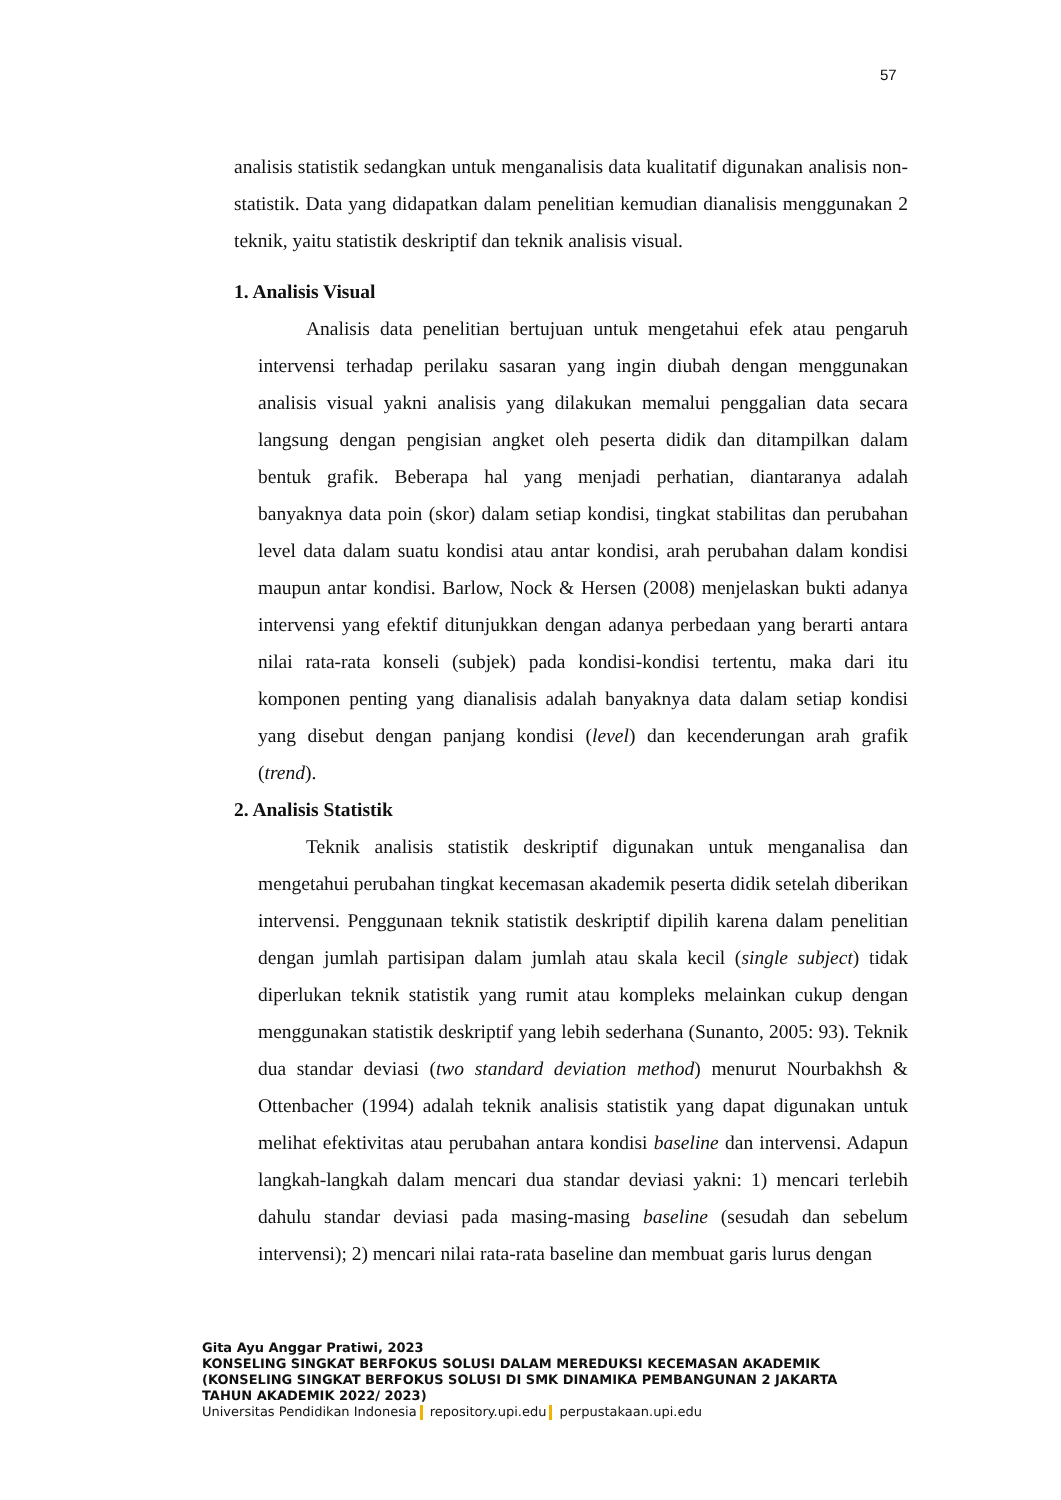57
analisis statistik sedangkan untuk menganalisis data kualitatif digunakan analisis non-statistik. Data yang didapatkan dalam penelitian kemudian dianalisis menggunakan 2 teknik, yaitu statistik deskriptif dan teknik analisis visual.
1. Analisis Visual
Analisis data penelitian bertujuan untuk mengetahui efek atau pengaruh intervensi terhadap perilaku sasaran yang ingin diubah dengan menggunakan analisis visual yakni analisis yang dilakukan memalui penggalian data secara langsung dengan pengisian angket oleh peserta didik dan ditampilkan dalam bentuk grafik. Beberapa hal yang menjadi perhatian, diantaranya adalah banyaknya data poin (skor) dalam setiap kondisi, tingkat stabilitas dan perubahan level data dalam suatu kondisi atau antar kondisi, arah perubahan dalam kondisi maupun antar kondisi. Barlow, Nock & Hersen (2008) menjelaskan bukti adanya intervensi yang efektif ditunjukkan dengan adanya perbedaan yang berarti antara nilai rata-rata konseli (subjek) pada kondisi-kondisi tertentu, maka dari itu komponen penting yang dianalisis adalah banyaknya data dalam setiap kondisi yang disebut dengan panjang kondisi (level) dan kecenderungan arah grafik (trend).
2. Analisis Statistik
Teknik analisis statistik deskriptif digunakan untuk menganalisa dan mengetahui perubahan tingkat kecemasan akademik peserta didik setelah diberikan intervensi. Penggunaan teknik statistik deskriptif dipilih karena dalam penelitian dengan jumlah partisipan dalam jumlah atau skala kecil (single subject) tidak diperlukan teknik statistik yang rumit atau kompleks melainkan cukup dengan menggunakan statistik deskriptif yang lebih sederhana (Sunanto, 2005: 93). Teknik dua standar deviasi (two standard deviation method) menurut Nourbakhsh & Ottenbacher (1994) adalah teknik analisis statistik yang dapat digunakan untuk melihat efektivitas atau perubahan antara kondisi baseline dan intervensi. Adapun langkah-langkah dalam mencari dua standar deviasi yakni: 1) mencari terlebih dahulu standar deviasi pada masing-masing baseline (sesudah dan sebelum intervensi); 2) mencari nilai rata-rata baseline dan membuat garis lurus dengan
Gita Ayu Anggar Pratiwi, 2023
KONSELING SINGKAT BERFOKUS SOLUSI DALAM MEREDUKSI KECEMASAN AKADEMIK
(KONSELING SINGKAT BERFOKUS SOLUSI DI SMK DINAMIKA PEMBANGUNAN 2 JAKARTA
TAHUN AKADEMIK 2022/ 2023)
Universitas Pendidikan Indonesia repository.upi.edu perpustakaan.upi.edu